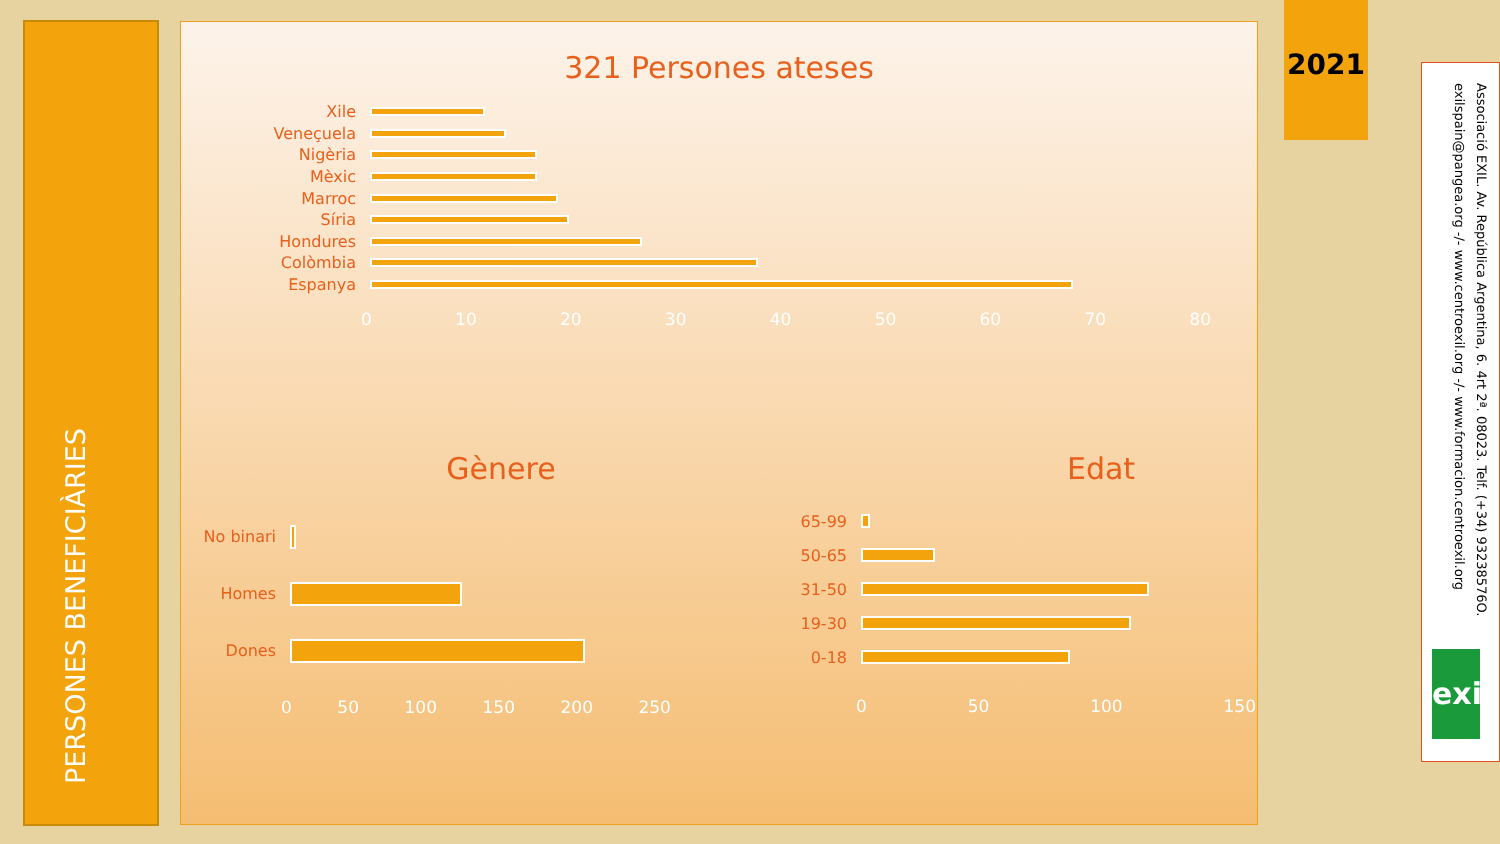PERSONES BENEFICIÀRIES
321 Persones ateses
Xile
Veneçuela
Nigèria
Mèxic
Marroc
Síria
Hondures
Colòmbia
Espanya
0 10 20 30 40 50 60 70 80
Gènere
No binari
Homes
Dones
0 50 100 150 200 250
Edat
65-99
50-65
31-50
19-30
0-18
0 50 100 150
2021
Associació EXIL. Av. República Argentina, 6. 4rt 2ª. 08023. Telf. (+34) 93238576O.
exilspain@pangea.org -/- www.centroexil.org -/- www.formacion.centroexil.org
exil